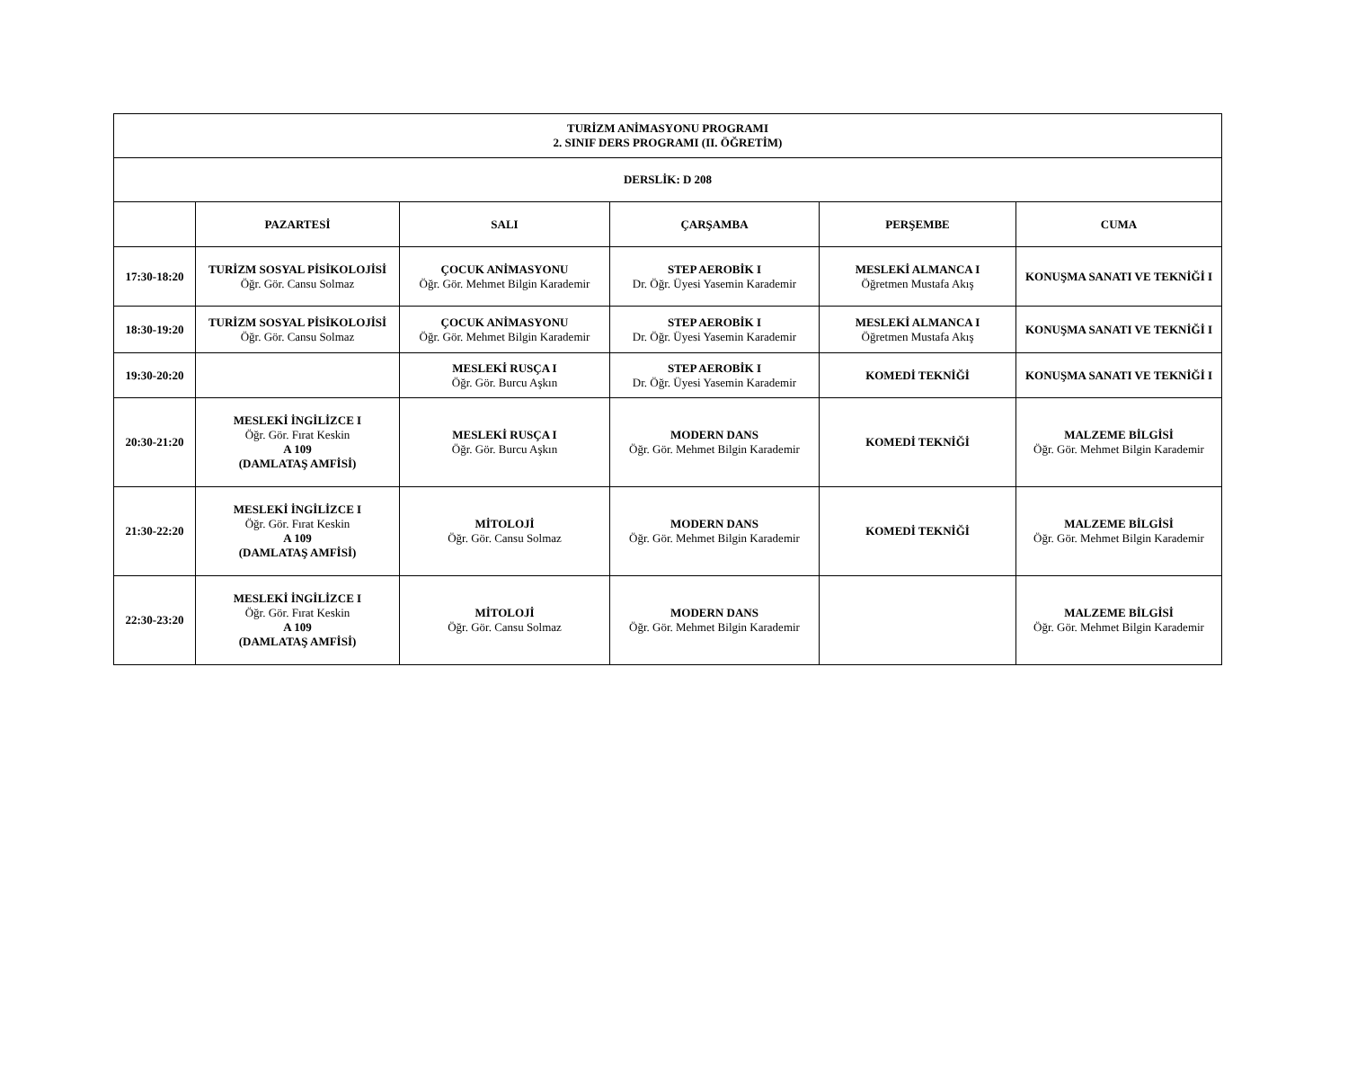| TURİZM ANİMASYONU PROGRAMI 2. SINIF DERS PROGRAMI (II. ÖĞRETİM) | | | | | |
| --- | --- | --- | --- | --- | --- |
| DERSLİK: D 208 | | | | | |
| | PAZARTESİ | SALI | ÇARŞAMBA | PERŞEMBE | CUMA |
| 17:30-18:20 | TURİZM SOSYAL PİSİKOLOJİSİ Öğr. Gör. Cansu Solmaz | ÇOCUK ANİMASYONU Öğr. Gör. Mehmet Bilgin Karademir | STEP AEROBİK I Dr. Öğr. Üyesi Yasemin Karademir | MESLEKİ ALMANCA I Öğretmen Mustafa Akış | KONUŞMA SANATI VE TEKNİĞİ I |
| 18:30-19:20 | TURİZM SOSYAL PİSİKOLOJİSİ Öğr. Gör. Cansu Solmaz | ÇOCUK ANİMASYONU Öğr. Gör. Mehmet Bilgin Karademir | STEP AEROBİK I Dr. Öğr. Üyesi Yasemin Karademir | MESLEKİ ALMANCA I Öğretmen Mustafa Akış | KONUŞMA SANATI VE TEKNİĞİ I |
| 19:30-20:20 | | MESLEKİ RUSÇA I Öğr. Gör. Burcu Aşkın | STEP AEROBİK I Dr. Öğr. Üyesi Yasemin Karademir | KOMEDİ TEKNİĞİ | KONUŞMA SANATI VE TEKNİĞİ I |
| 20:30-21:20 | MESLEKİ İNGİLİZCE I Öğr. Gör. Fırat Keskin A 109 (DAMLATAŞ AMFİSİ) | MESLEKİ RUSÇA I Öğr. Gör. Burcu Aşkın | MODERN DANS Öğr. Gör. Mehmet Bilgin Karademir | KOMEDİ TEKNİĞİ | MALZEME BİLGİSİ Öğr. Gör. Mehmet Bilgin Karademir |
| 21:30-22:20 | MESLEKİ İNGİLİZCE I Öğr. Gör. Fırat Keskin A 109 (DAMLATAŞ AMFİSİ) | MİTOLOJİ Öğr. Gör. Cansu Solmaz | MODERN DANS Öğr. Gör. Mehmet Bilgin Karademir | KOMEDİ TEKNİĞİ | MALZEME BİLGİSİ Öğr. Gör. Mehmet Bilgin Karademir |
| 22:30-23:20 | MESLEKİ İNGİLİZCE I Öğr. Gör. Fırat Keskin A 109 (DAMLATAŞ AMFİSİ) | MİTOLOJİ Öğr. Gör. Cansu Solmaz | MODERN DANS Öğr. Gör. Mehmet Bilgin Karademir | | MALZEME BİLGİSİ Öğr. Gör. Mehmet Bilgin Karademir |